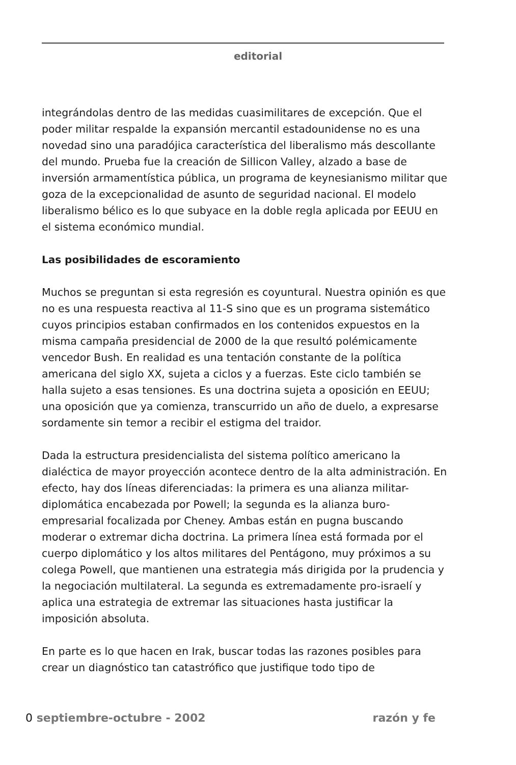editorial
integrándolas dentro de las medidas cuasimilitares de excepción. Que el poder militar respalde la expansión mercantil estadounidense no es una novedad sino una paradójica característica del liberalismo más descollante del mundo. Prueba fue la creación de Sillicon Valley, alzado a base de inversión armamentística pública, un programa de keynesianismo militar que goza de la excepcionalidad de asunto de seguridad nacional. El modelo liberalismo bélico es lo que subyace en la doble regla aplicada por EEUU en el sistema económico mundial.
Las posibilidades de escoramiento
Muchos se preguntan si esta regresión es coyuntural. Nuestra opinión es que no es una respuesta reactiva al 11-S sino que es un programa sistemático cuyos principios estaban confirmados en los contenidos expuestos en la misma campaña presidencial de 2000 de la que resultó polémicamente vencedor Bush. En realidad es una tentación constante de la política americana del siglo XX, sujeta a ciclos y a fuerzas. Este ciclo también se halla sujeto a esas tensiones. Es una doctrina sujeta a oposición en EEUU; una oposición que ya comienza, transcurrido un año de duelo, a expresarse sordamente sin temor a recibir el estigma del traidor.
Dada la estructura presidencialista del sistema político americano la dialéctica de mayor proyección acontece dentro de la alta administración. En efecto, hay dos líneas diferenciadas: la primera es una alianza militar-diplomática encabezada por Powell; la segunda es la alianza buro-empresarial focalizada por Cheney. Ambas están en pugna buscando moderar o extremar dicha doctrina. La primera línea está formada por el cuerpo diplomático y los altos militares del Pentágono, muy próximos a su colega Powell, que mantienen una estrategia más dirigida por la prudencia y la negociación multilateral. La segunda es extremadamente pro-israelí y aplica una estrategia de extremar las situaciones hasta justificar la imposición absoluta.
En parte es lo que hacen en Irak, buscar todas las razones posibles para crear un diagnóstico tan catastrófico que justifique todo tipo de
0 septiembre-octubre - 2002 razón y fe